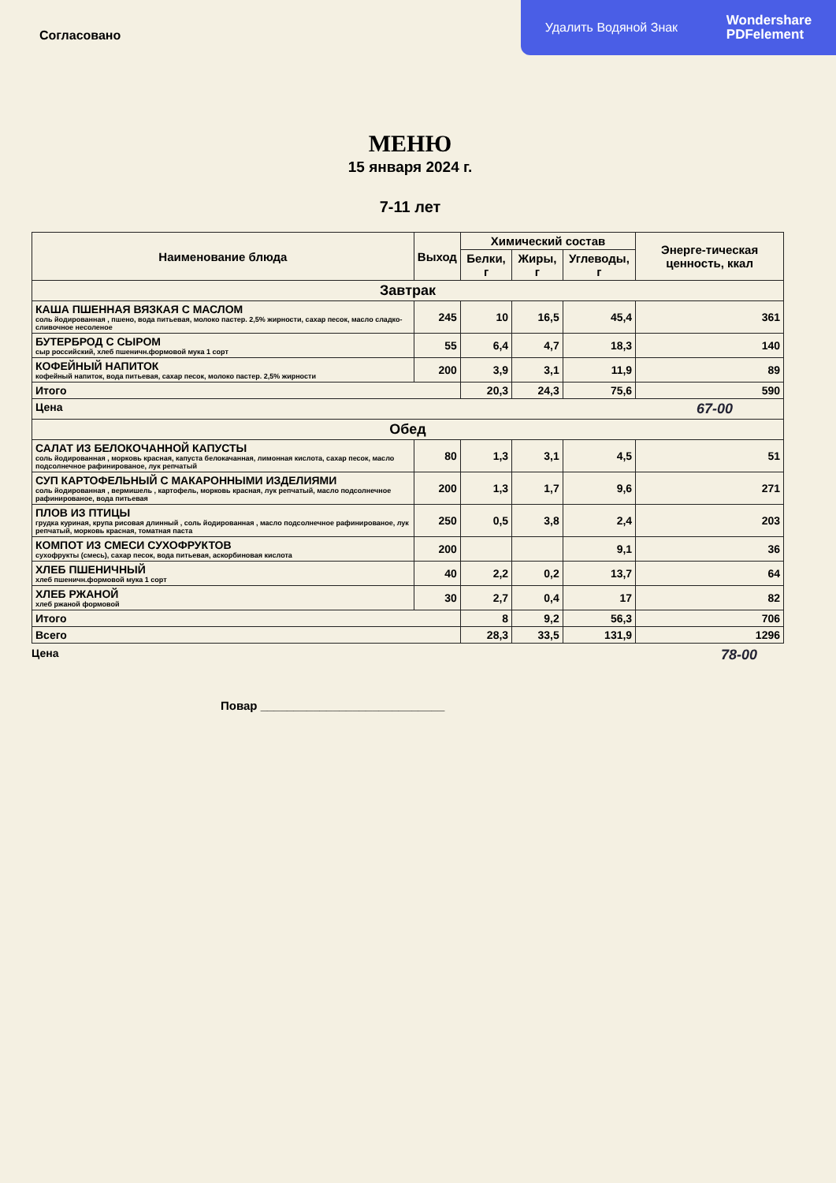Удалить Водяной Знак Wondershare
PDFelement
Согласовано
МЕНЮ
15 января 2024 г.
7-11 лет
| Наименование блюда | Выход | Химический состав | | | Энерге-тическая ценность, ккал |
| --- | --- | --- | --- | --- | --- |
| | | Белки, г | Жиры, г | Углеводы, г | |
| Завтрак | | | | | |
| КАША ПШЕННАЯ ВЯЗКАЯ С МАСЛОМ соль йодированная , пшено, вода питьевая, молоко пастер. 2,5% жирности, сахар песок, масло сладко-сливочное несоленое | 245 | 10 | 16,5 | 45,4 | 361 |
| БУТЕРБРОД С СЫРОМ сыр российский, хлеб пшеничн.формовой мука 1 сорт | 55 | 6,4 | 4,7 | 18,3 | 140 |
| КОФЕЙНЫЙ НАПИТОК кофейный напиток, вода питьевая, сахар песок, молоко пастер. 2,5% жирности | 200 | 3,9 | 3,1 | 11,9 | 89 |
| Итого | | 20,3 | 24,3 | 75,6 | 590 |
| Цена 67-00 | | | | | |
| Обед | | | | | |
| САЛАТ ИЗ БЕЛОКОЧАННОЙ КАПУСТЫ соль йодированная , морковь красная, капуста белокачанная, лимонная кислота, сахар песок, масло подсолнечное рафинированое, лук репчатый | 80 | 1,3 | 3,1 | 4,5 | 51 |
| СУП КАРТОФЕЛЬНЫЙ С МАКАРОННЫМИ ИЗДЕЛИЯМИ соль йодированная , вермишель , картофель, морковь красная, лук репчатый, масло подсолнечное рафинированое, вода питьевая | 200 | 1,3 | 1,7 | 9,6 | 271 |
| ПЛОВ ИЗ ПТИЦЫ грудка куриная, крупа рисовая длинный , соль йодированная , масло подсолнечное рафинированое, лук репчатый, морковь красная, томатная паста | 250 | 0,5 | 3,8 | 2,4 | 203 |
| КОМПОТ ИЗ СМЕСИ СУХОФРУКТОВ сухофрукты (смесь), сахар песок, вода питьевая, аскорбиновая кислота | 200 | | | 9,1 | 36 |
| ХЛЕБ ПШЕНИЧНЫЙ хлеб пшеничн.формовой мука 1 сорт | 40 | 2,2 | 0,2 | 13,7 | 64 |
| ХЛЕБ РЖАНОЙ хлеб ржаной формовой | 30 | 2,7 | 0,4 | 17 | 82 |
| Итого | | 8 | 9,2 | 56,3 | 706 |
| Всего | | 28,3 | 33,5 | 131,9 | 1296 |
Цена 78-00
Повар ____________________________